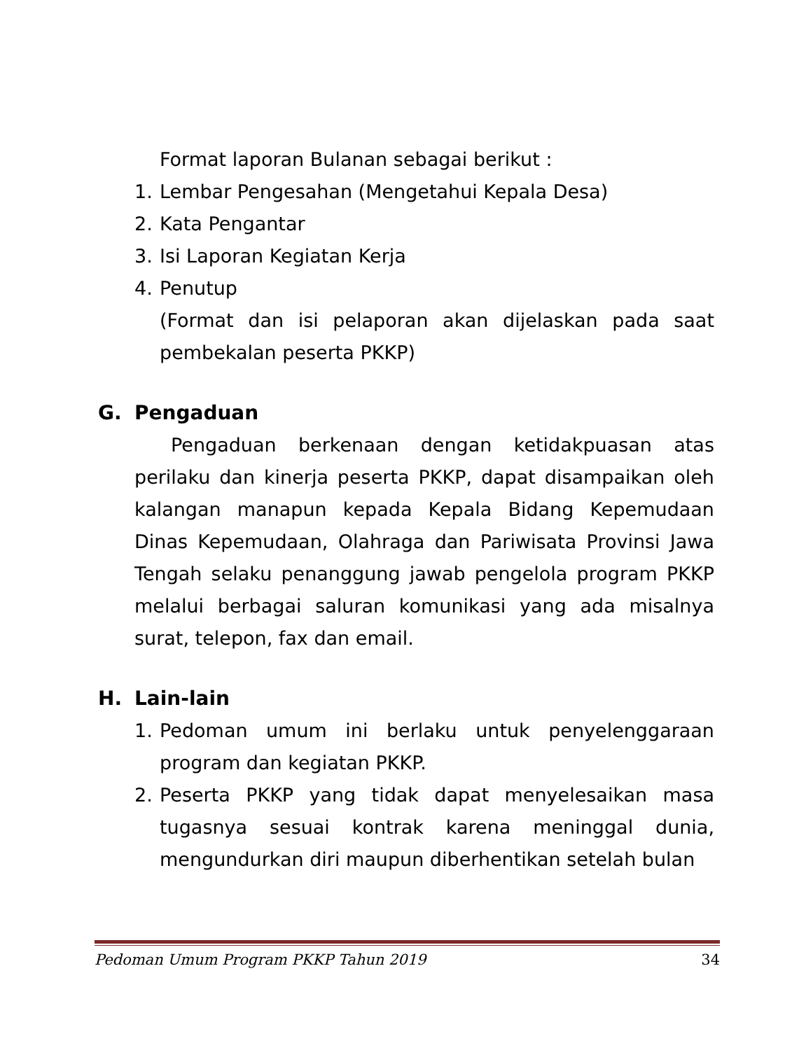Format laporan Bulanan sebagai berikut :
1. Lembar Pengesahan (Mengetahui Kepala Desa)
2. Kata Pengantar
3. Isi Laporan Kegiatan Kerja
4. Penutup
(Format dan isi pelaporan akan dijelaskan pada saat pembekalan peserta PKKP)
G. Pengaduan
Pengaduan berkenaan dengan ketidakpuasan atas perilaku dan kinerja peserta PKKP, dapat disampaikan oleh kalangan manapun kepada Kepala Bidang Kepemudaan Dinas Kepemudaan, Olahraga dan Pariwisata Provinsi Jawa Tengah selaku penanggung jawab pengelola program PKKP melalui berbagai saluran komunikasi yang ada misalnya surat, telepon, fax dan email.
H. Lain-lain
1. Pedoman umum ini berlaku untuk penyelenggaraan program dan kegiatan PKKP.
2. Peserta PKKP yang tidak dapat menyelesaikan masa tugasnya sesuai kontrak karena meninggal dunia, mengundurkan diri maupun diberhentikan setelah bulan
Pedoman Umum Program PKKP Tahun 2019 34